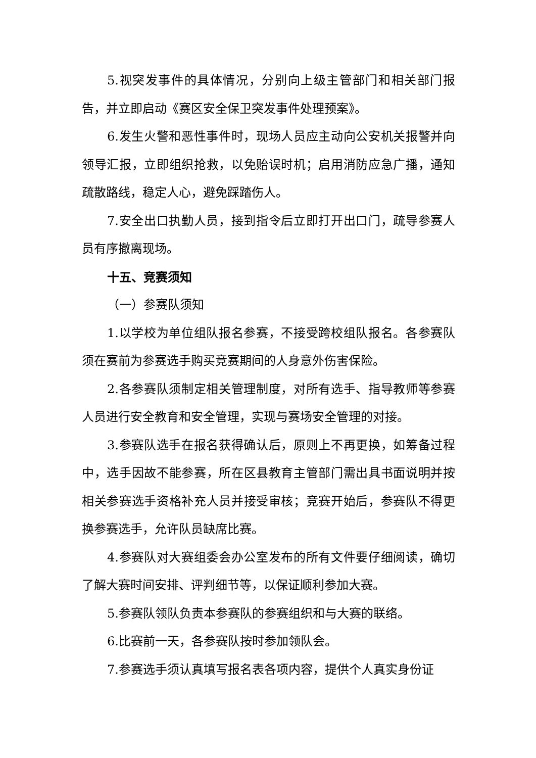5.视突发事件的具体情况，分别向上级主管部门和相关部门报告，并立即启动《赛区安全保卫突发事件处理预案》。
6.发生火警和恶性事件时，现场人员应主动向公安机关报警并向领导汇报，立即组织抢救，以免贻误时机；启用消防应急广播，通知疏散路线，稳定人心，避免踩踏伤人。
7.安全出口执勤人员，接到指令后立即打开出口门，疏导参赛人员有序撤离现场。
十五、竞赛须知
（一）参赛队须知
1.以学校为单位组队报名参赛，不接受跨校组队报名。各参赛队须在赛前为参赛选手购买竞赛期间的人身意外伤害保险。
2.各参赛队须制定相关管理制度，对所有选手、指导教师等参赛人员进行安全教育和安全管理，实现与赛场安全管理的对接。
3.参赛队选手在报名获得确认后，原则上不再更换，如筹备过程中，选手因故不能参赛，所在区县教育主管部门需出具书面说明并按相关参赛选手资格补充人员并接受审核；竞赛开始后，参赛队不得更换参赛选手，允许队员缺席比赛。
4.参赛队对大赛组委会办公室发布的所有文件要仔细阅读，确切了解大赛时间安排、评判细节等，以保证顺利参加大赛。
5.参赛队领队负责本参赛队的参赛组织和与大赛的联络。
6.比赛前一天，各参赛队按时参加领队会。
7.参赛选手须认真填写报名表各项内容，提供个人真实身份证